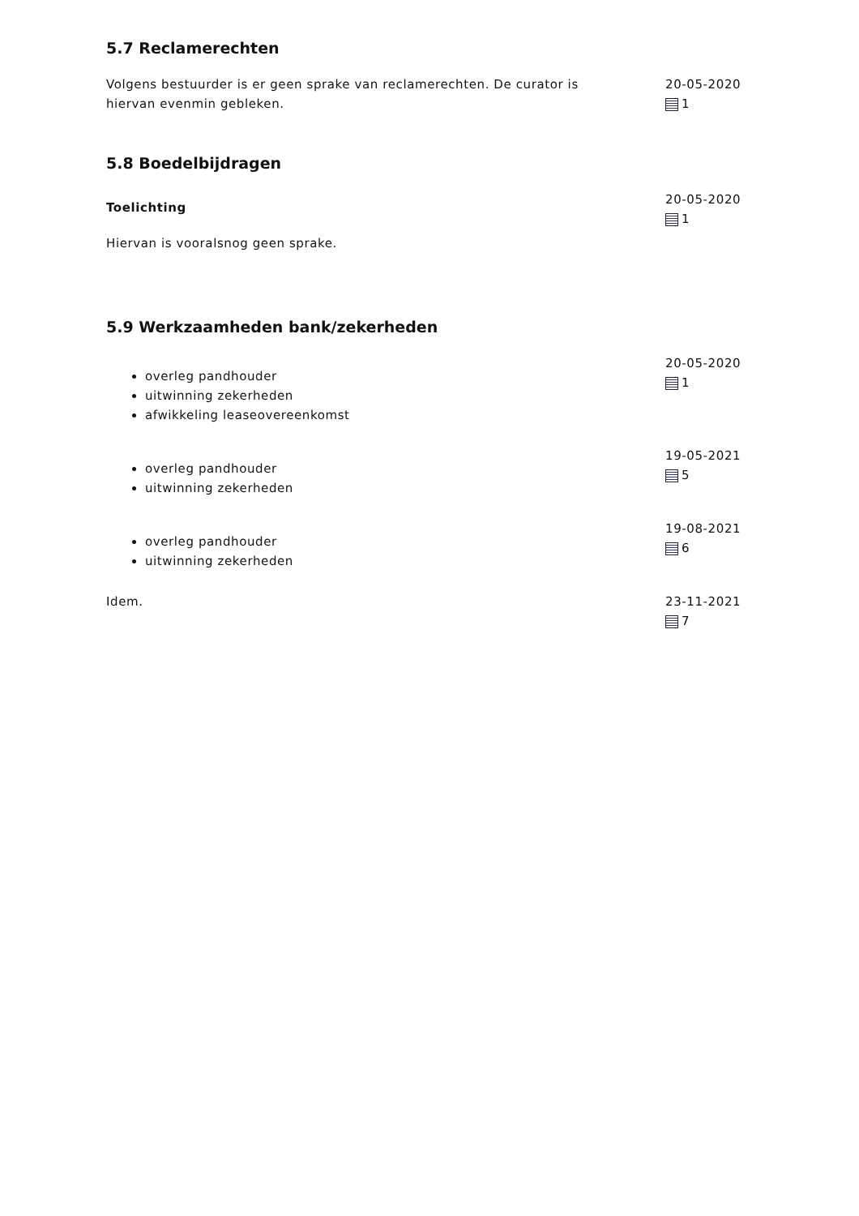5.7 Reclamerechten
Volgens bestuurder is er geen sprake van reclamerechten. De curator is hiervan evenmin gebleken.
20-05-2020
1
5.8 Boedelbijdragen
Toelichting
Hiervan is vooralsnog geen sprake.
20-05-2020
1
5.9 Werkzaamheden bank/zekerheden
overleg pandhouder
uitwinning zekerheden
afwikkeling leaseovereenkomst
20-05-2020
1
overleg pandhouder
uitwinning zekerheden
19-05-2021
5
overleg pandhouder
uitwinning zekerheden
19-08-2021
6
Idem. 23-11-2021
7